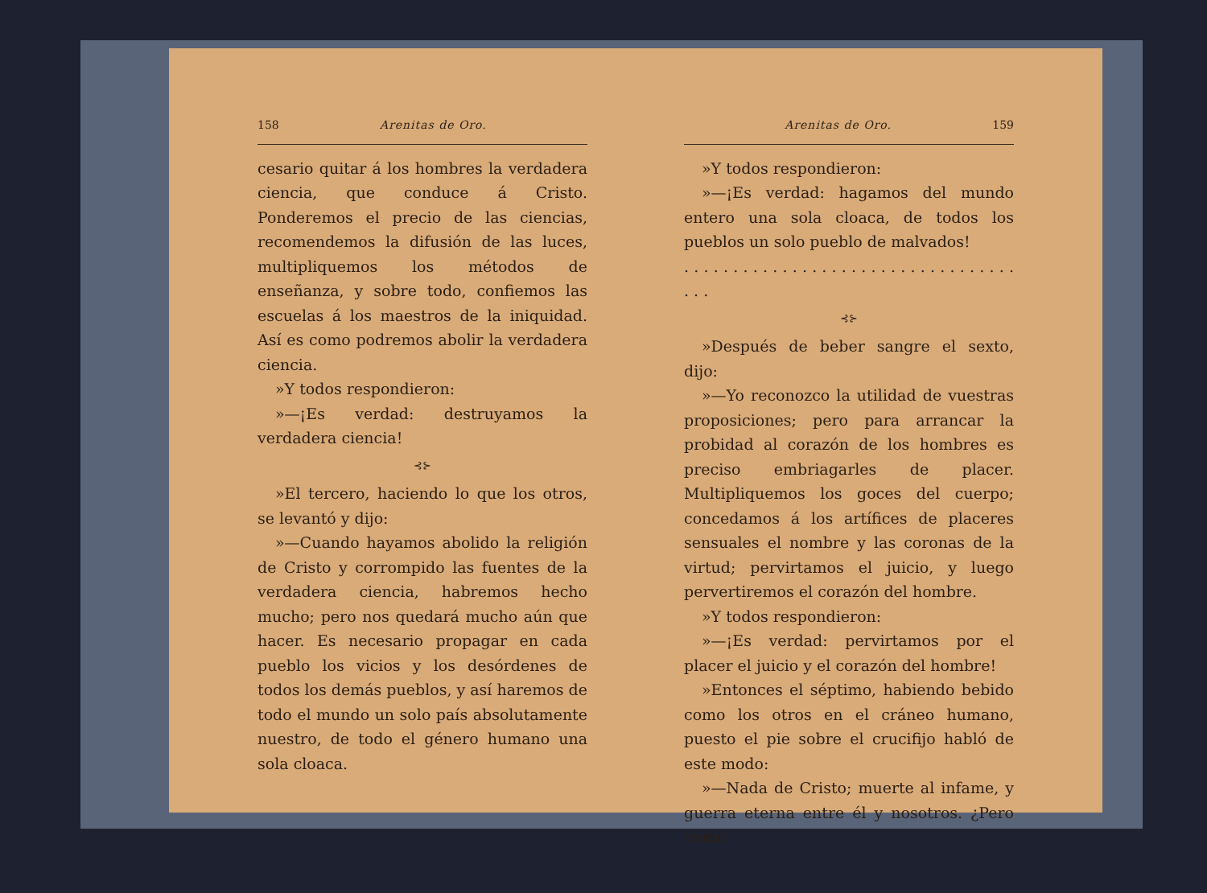158 Arenitas de Oro.
cesario quitar á los hombres la verdadera ciencia, que conduce á Cristo. Ponderemos el precio de las ciencias, recomendemos la difusión de las luces, multipliquemos los métodos de enseñanza, y sobre todo, confiemos las escuelas á los maestros de la iniquidad. Así es como podremos abolir la verdadera ciencia.
»Y todos respondieron:
»—¡Es verdad: destruyamos la verdadera ciencia!
⊰⊱
»El tercero, haciendo lo que los otros, se levantó y dijo:
»—Cuando hayamos abolido la religión de Cristo y corrompido las fuentes de la verdadera ciencia, habremos hecho mucho; pero nos quedará mucho aún que hacer. Es necesario propagar en cada pueblo los vicios y los desórdenes de todos los demás pueblos, y así haremos de todo el mundo un solo país absolutamente nuestro, de todo el género humano una sola cloaca.
Arenitas de Oro. 159
»Y todos respondieron:
»—¡Es verdad: hagamos del mundo entero una sola cloaca, de todos los pueblos un solo pueblo de malvados!
. . . . . . . . . . . . . . . . . . . . . . . . . . . . . . . . . . . . .
⊰⊱
»Después de beber sangre el sexto, dijo:
»—Yo reconozco la utilidad de vuestras proposiciones; pero para arrancar la probidad al corazón de los hombres es preciso embriagarles de placer. Multipliquemos los goces del cuerpo; concedamos á los artífices de placeres sensuales el nombre y las coronas de la virtud; pervirtamos el juicio, y luego pervertiremos el corazón del hombre.
»Y todos respondieron:
»—¡Es verdad: pervirtamos por el placer el juicio y el corazón del hombre!
»Entonces el séptimo, habiendo bebido como los otros en el cráneo humano, puesto el pie sobre el crucifijo habló de este modo:
»—Nada de Cristo; muerte al infame, y guerra eterna entre él y nosotros. ¿Pero cómo